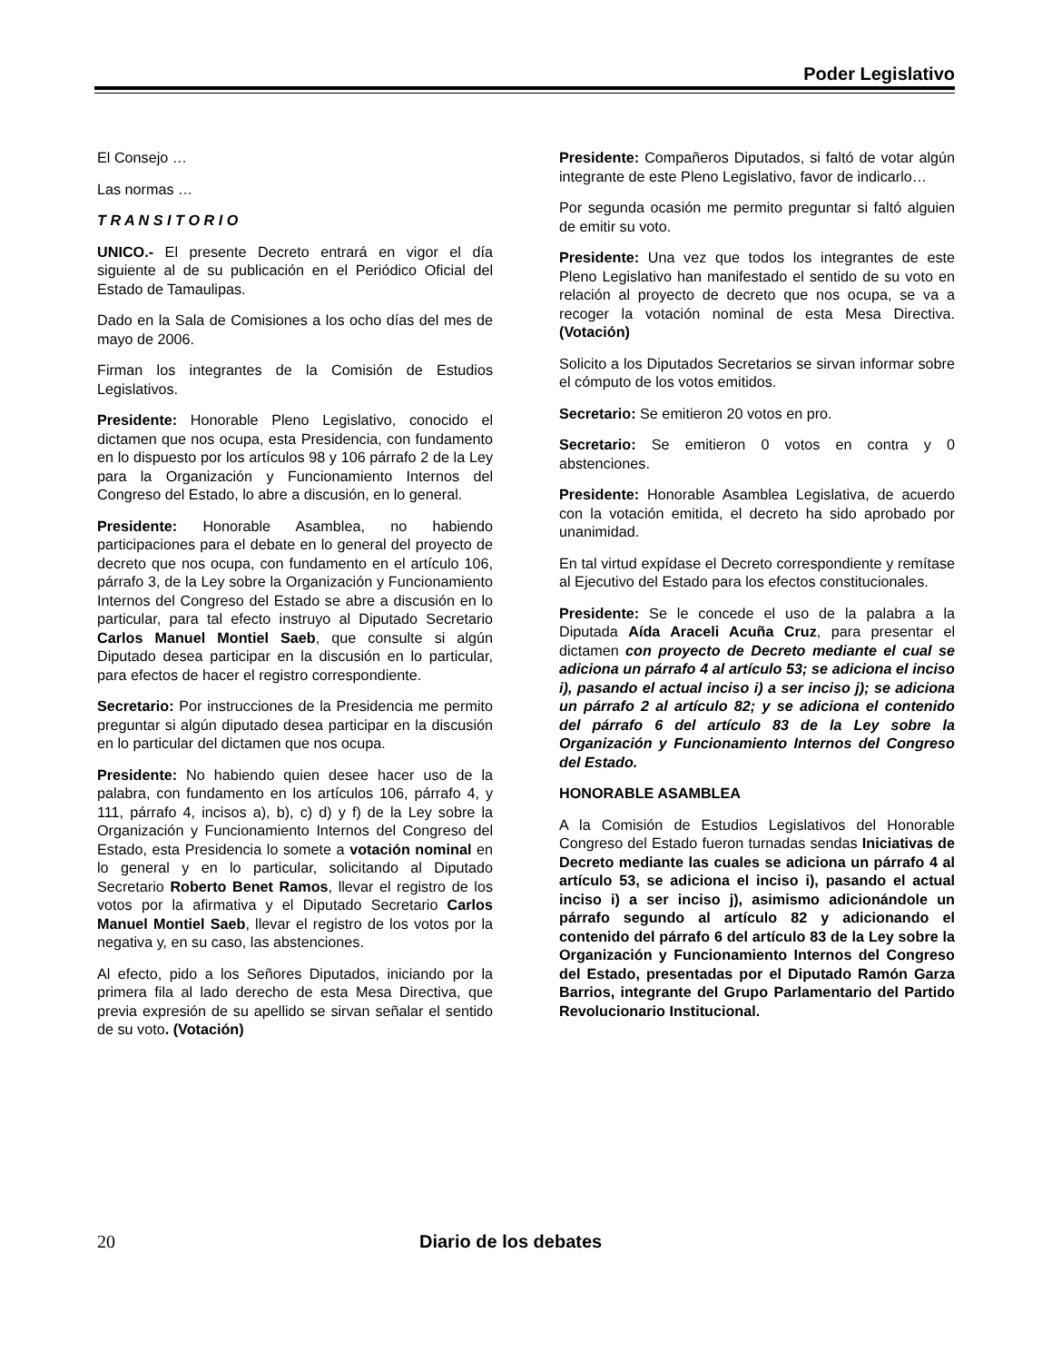Poder Legislativo
El Consejo …
Las normas …
T R A N S I T O R I O
UNICO.- El presente Decreto entrará en vigor el día siguiente al de su publicación en el Periódico Oficial del Estado de Tamaulipas.
Dado en la Sala de Comisiones a los ocho días del mes de mayo de 2006.
Firman los integrantes de la Comisión de Estudios Legislativos.
Presidente: Honorable Pleno Legislativo, conocido el dictamen que nos ocupa, esta Presidencia, con fundamento en lo dispuesto por los artículos 98 y 106 párrafo 2 de la Ley para la Organización y Funcionamiento Internos del Congreso del Estado, lo abre a discusión, en lo general.
Presidente: Honorable Asamblea, no habiendo participaciones para el debate en lo general del proyecto de decreto que nos ocupa, con fundamento en el artículo 106, párrafo 3, de la Ley sobre la Organización y Funcionamiento Internos del Congreso del Estado se abre a discusión en lo particular, para tal efecto instruyo al Diputado Secretario Carlos Manuel Montiel Saeb, que consulte si algún Diputado desea participar en la discusión en lo particular, para efectos de hacer el registro correspondiente.
Secretario: Por instrucciones de la Presidencia me permito preguntar si algún diputado desea participar en la discusión en lo particular del dictamen que nos ocupa.
Presidente: No habiendo quien desee hacer uso de la palabra, con fundamento en los artículos 106, párrafo 4, y 111, párrafo 4, incisos a), b), c) d) y f) de la Ley sobre la Organización y Funcionamiento Internos del Congreso del Estado, esta Presidencia lo somete a votación nominal en lo general y en lo particular, solicitando al Diputado Secretario Roberto Benet Ramos, llevar el registro de los votos por la afirmativa y el Diputado Secretario Carlos Manuel Montiel Saeb, llevar el registro de los votos por la negativa y, en su caso, las abstenciones.
Al efecto, pido a los Señores Diputados, iniciando por la primera fila al lado derecho de esta Mesa Directiva, que previa expresión de su apellido se sirvan señalar el sentido de su voto. (Votación)
Presidente: Compañeros Diputados, si faltó de votar algún integrante de este Pleno Legislativo, favor de indicarlo…
Por segunda ocasión me permito preguntar si faltó alguien de emitir su voto.
Presidente: Una vez que todos los integrantes de este Pleno Legislativo han manifestado el sentido de su voto en relación al proyecto de decreto que nos ocupa, se va a recoger la votación nominal de esta Mesa Directiva. (Votación)
Solicito a los Diputados Secretarios se sirvan informar sobre el cómputo de los votos emitidos.
Secretario: Se emitieron 20 votos en pro.
Secretario: Se emitieron 0 votos en contra y 0 abstenciones.
Presidente: Honorable Asamblea Legislativa, de acuerdo con la votación emitida, el decreto ha sido aprobado por unanimidad.
En tal virtud expídase el Decreto correspondiente y remítase al Ejecutivo del Estado para los efectos constitucionales.
Presidente: Se le concede el uso de la palabra a la Diputada Aída Araceli Acuña Cruz, para presentar el dictamen con proyecto de Decreto mediante el cual se adiciona un párrafo 4 al artículo 53; se adiciona el inciso i), pasando el actual inciso i) a ser inciso j); se adiciona un párrafo 2 al artículo 82; y se adiciona el contenido del párrafo 6 del artículo 83 de la Ley sobre la Organización y Funcionamiento Internos del Congreso del Estado.
HONORABLE ASAMBLEA
A la Comisión de Estudios Legislativos del Honorable Congreso del Estado fueron turnadas sendas Iniciativas de Decreto mediante las cuales se adiciona un párrafo 4 al artículo 53, se adiciona el inciso i), pasando el actual inciso i) a ser inciso j), asimismo adicionándole un párrafo segundo al artículo 82 y adicionando el contenido del párrafo 6 del artículo 83 de la Ley sobre la Organización y Funcionamiento Internos del Congreso del Estado, presentadas por el Diputado Ramón Garza Barrios, integrante del Grupo Parlamentario del Partido Revolucionario Institucional.
20 Diario de los debates